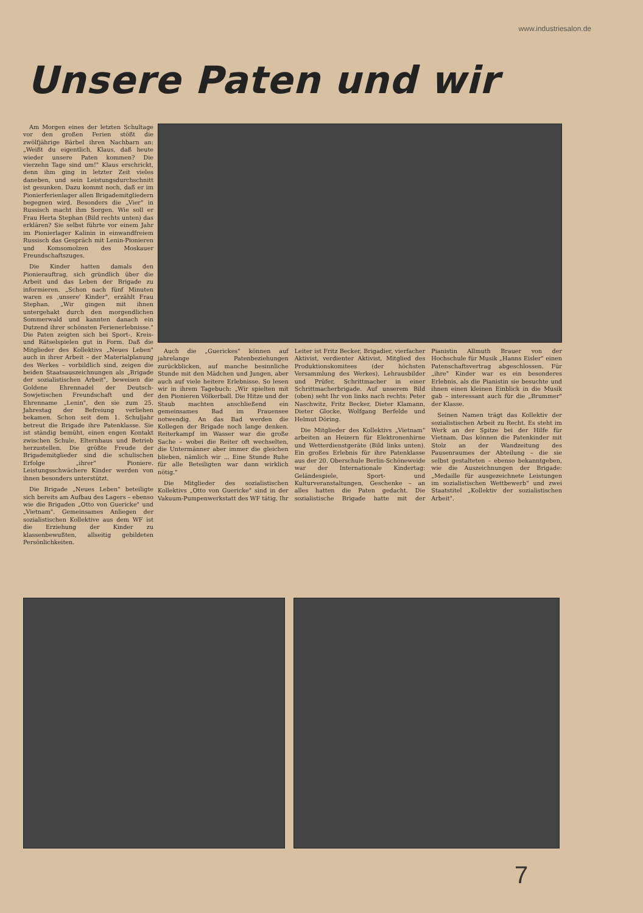www.industriesalon.de
Unsere Paten und wir
Am Morgen eines der letzten Schultage vor den großen Ferien stößt die zwölfjährige Bärbel ihren Nachbarn an: „Weißt du eigentlich, Klaus, daß heute wieder unsere Paten kommen? Die vierzehn Tage sind um!" Klaus erschrickt, denn ihm ging in letzter Zeit vieles daneben, und sein Leistungsdurchschnitt ist gesunken. Dazu kommt noch, daß er im Pionierferienlager allen Brigademitgliedern begegnen wird. Besonders die „Vier" in Russisch macht ihm Sorgen. Wie soll er Frau Herta Stephan (Bild rechts unten) das erklären? Sie selbst führte vor einem Jahr im Pionierlager Kalinin in einwandfreiem Russisch das Gespräch mit Lenin-Pionieren und Komsomolzen des Moskauer Freundschaftszuges.
Die Kinder hatten damals den Pionierauftrag, sich gründlich über die Arbeit und das Leben der Brigade zu informieren. „Schon nach fünf Minuten waren es ‚unsere' Kinder", erzählt Frau Stephan. „Wir gingen mit ihnen untergehakt durch den morgendlichen Sommerwald und kannten danach ein Dutzend ihrer schönsten Ferienerlebnisse." Die Paten zeigten sich bei Sport-, Kreis- und Rätselspielen gut in Form. Daß die Mitglieder des Kollektivs „Neues Leben" auch in ihrer Arbeit – der Materialplanung des Werkes – vorbildlich sind, zeigen die beiden Staatsauszeichnungen als „Brigade der sozialistischen Arbeit", beweisen die Goldene Ehrennadel der Deutsch-Sowjetischen Freundschaft und der Ehrenname „Lenin", den sie zum 25. Jahrestag der Befreiung verliehen bekamen. Schon seit dem 1. Schuljahr betreut die Brigade ihre Patenklasse. Sie ist ständig bemüht, einen engen Kontakt zwischen Schule, Elternhaus und Betrieb herzustellen. Die größte Freude der Brigademitglieder sind die schulischen Erfolge „ihrer" Pioniere. Leistungsschwächere Kinder werden von ihnen besonders unterstützt.
Die Brigade „Neues Leben" beteiligte sich bereits am Aufbau des Lagers – ebenso wie die Brigaden „Otto von Guericke" und „Vietnam". Gemeinsames Anliegen der sozialistischen Kollektive aus dem WF ist die Erziehung der Kinder zu klassenbewußten, allseitig gebildeten Persönlichkeiten.
Auch die „Guerickes" können auf jahrelange Patenbeziehungen zurückblicken, auf manche besinnliche Stunde mit den Mädchen und Jungen, aber auch auf viele heitere Erlebnisse. So lesen wir in ihrem Tagebuch: „Wir spielten mit den Pionieren Völkerball. Die Hitze und der Staub machten anschließend ein gemeinsames Bad im Frauensee notwendig. An das Bad werden die Kollegen der Brigade noch lange denken. Reiterkampf im Wasser war die große Sache – wobei die Reiter oft wechselten, die Untermänner aber immer die gleichen blieben, nämlich wir ... Eine Stunde Ruhe für alle Beteiligten war dann wirklich nötig."
Die Mitglieder des sozialistischen Kollektivs „Otto von Guericke" sind in der Vakuum-Pumpenwerkstatt des WF tätig. Ihr Leiter ist Fritz Becker, Brigadier, vierfacher Aktivist, verdienter Aktivist, Mitglied des Produktionskomitees (der höchsten Versammlung des Werkes), Lehrausbilder und Prüfer, Schrittmacher in einer Schrittmacherbrigade. Auf unserem Bild (oben) seht Ihr von links nach rechts: Peter Naschwitz, Fritz Becker, Dieter Klamann, Dieter Glocke, Wolfgang Berfelde und Helmut Döring.
Die Mitglieder des Kollektivs „Vietnam" arbeiten an Heizern für Elektronenhirne und Wetterdienstgeräte (Bild links unten). Ein großes Erlebnis für ihre Patenklasse aus der 20. Oberschule Berlin-Schöneweide war der Internationale Kindertag: Geländespiele, Sport- und Kulturveranstaltungen, Geschenke – an alles hatten die Paten gedacht. Die sozialistische Brigade hatte mit der Pianistin Allmuth Brauer von der Hochschule für Musik „Hanns Eisler" einen Patenschaftsvertrag abgeschlossen. Für „ihre" Kinder war es ein besonderes Erlebnis, als die Pianistin sie besuchte und ihnen einen kleinen Einblick in die Musik gab – interessant auch für die „Brummer" der Klasse.
Seinen Namen trägt das Kollektiv der sozialistischen Arbeit zu Recht. Es steht im Werk an der Spitze bei der Hilfe für Vietnam. Das können die Patenkinder mit Stolz an der Wandzeitung des Pausenraumes der Abteilung – die sie selbst gestalteten – ebenso bekanntgeben, wie die Auszeichnungen der Brigade: „Medaille für ausgezeichnete Leistungen im sozialistischen Wettbewerb" und zwei Staatstitel „Kollektiv der sozialistischen Arbeit".
7